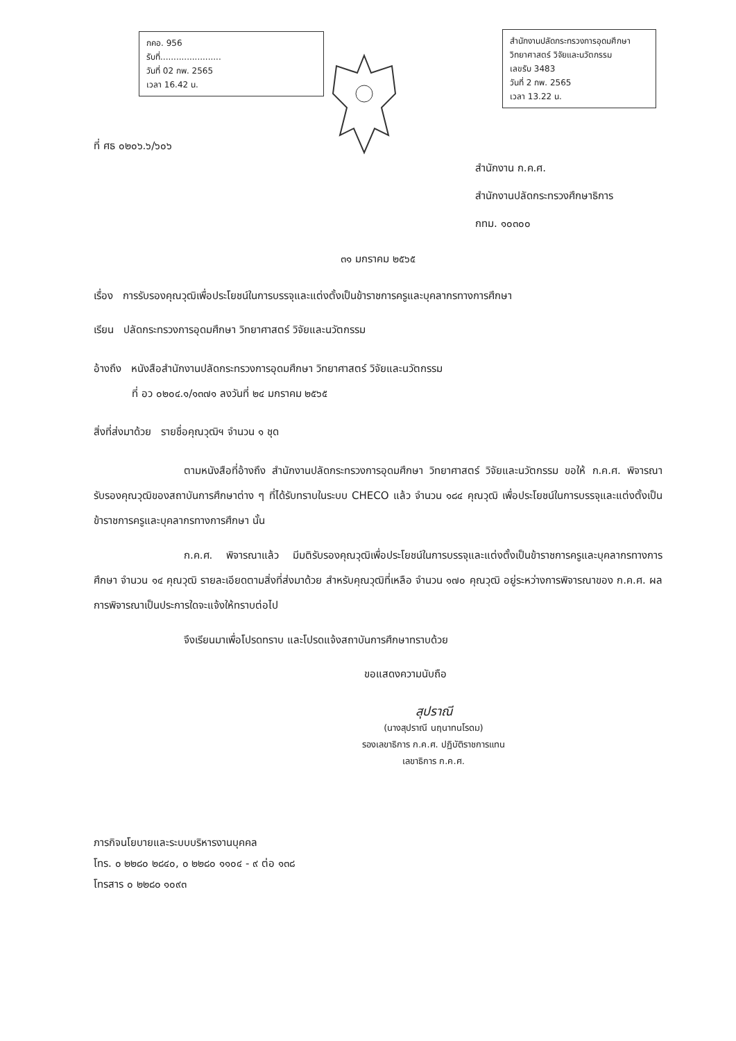กคอ. 956
รับที่.......................
วันที่ 02 กพ. 2565
เวลา 16.42 น.
สำนักงานปลัดกระทรวงการอุดมศึกษา วิทยาศาสตร์ วิจัยและนวัตกรรม
เลขรับ 3483
วันที่ 2 กพ. 2565
เวลา 13.22 น.
ที่ ศธ ๐๒๐๖.๖/๖๐๖
สำนักงาน ก.ค.ศ.
สำนักงานปลัดกระทรวงศึกษาธิการ
กทม. ๑๐๓๐๐
๓๑ มกราคม ๒๕๖๕
เรื่อง การรับรองคุณวุฒิเพื่อประโยชน์ในการบรรจุและแต่งตั้งเป็นข้าราชการครูและบุคลากรทางการศึกษา
เรียน ปลัดกระทรวงการอุดมศึกษา วิทยาศาสตร์ วิจัยและนวัตกรรม
อ้างถึง หนังสือสำนักงานปลัดกระทรวงการอุดมศึกษา วิทยาศาสตร์ วิจัยและนวัตกรรม
ที่ อว ๐๒๐๔.๑/๑๓๗๑ ลงวันที่ ๒๔ มกราคม ๒๕๖๕
สิ่งที่ส่งมาด้วย รายชื่อคุณวุฒิฯ จำนวน ๑ ชุด
ตามหนังสือที่อ้างถึง สำนักงานปลัดกระทรวงการอุดมศึกษา วิทยาศาสตร์ วิจัยและนวัตกรรม ขอให้ ก.ค.ศ. พิจารณารับรองคุณวุฒิของสถาบันการศึกษาต่าง ๆ ที่ได้รับทราบในระบบ CHECO แล้ว จำนวน ๑๘๔ คุณวุฒิ เพื่อประโยชน์ในการบรรจุและแต่งตั้งเป็นข้าราชการครูและบุคลากรทางการศึกษา นั้น
ก.ค.ศ. พิจารณาแล้ว มีมติรับรองคุณวุฒิเพื่อประโยชน์ในการบรรจุและแต่งตั้งเป็นข้าราชการครูและบุคลากรทางการศึกษา จำนวน ๑๔ คุณวุฒิ รายละเอียดตามสิ่งที่ส่งมาด้วย สำหรับคุณวุฒิที่เหลือ จำนวน ๑๗๐ คุณวุฒิ อยู่ระหว่างการพิจารณาของ ก.ค.ศ. ผลการพิจารณาเป็นประการใดจะแจ้งให้ทราบต่อไป
จึงเรียนมาเพื่อโปรดทราบ และโปรดแจ้งสถาบันการศึกษาทราบด้วย
ขอแสดงความนับถือ
สุปราณี
(นางสุปราณี นฤนาทนโรดม)
รองเลขาธิการ ก.ค.ศ. ปฏิบัติราชการแทน
เลขาธิการ ก.ค.ศ.
ภารกิจนโยบายและระบบบริหารงานบุคคล
โทร. ๐ ๒๒๘๐ ๒๘๔๐, ๐ ๒๒๘๐ ๑๑๐๔ - ๙ ต่อ ๑๓๘
โทรสาร ๐ ๒๒๘๐ ๑๐๙๓